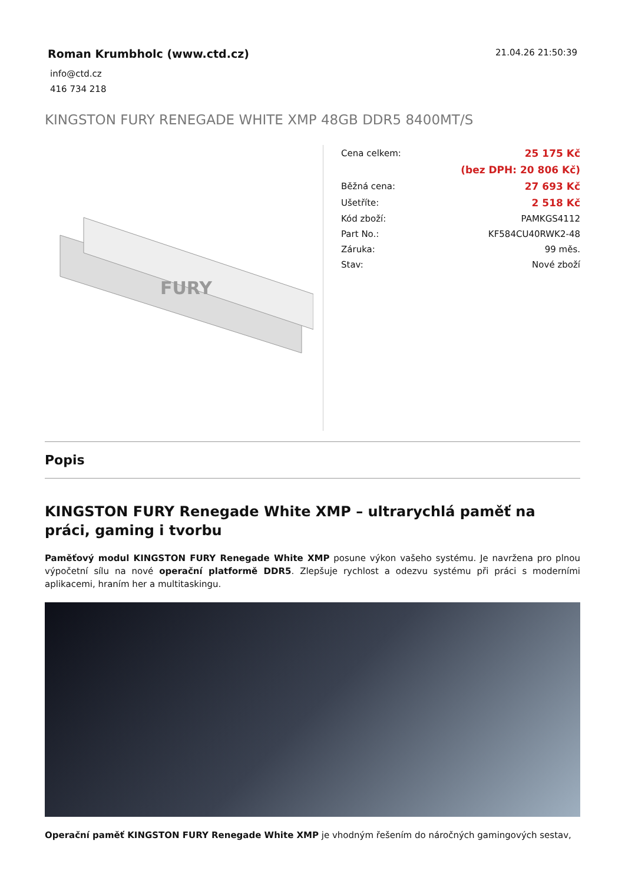Roman Krumbholc (www.ctd.cz)
info@ctd.cz
416 734 218
21.04.26 21:50:39
KINGSTON FURY RENEGADE WHITE XMP 48GB DDR5 8400MT/S
FURY
| Cena celkem: | 25 175 Kč |
| | (bez DPH: 20 806 Kč) |
| Běžná cena: | 27 693 Kč |
| Ušetříte: | 2 518 Kč |
| Kód zboží: | PAMKGS4112 |
| Part No.: | KF584CU40RWK2-48 |
| Záruka: | 99 měs. |
| Stav: | Nové zboží |
Popis
KINGSTON FURY Renegade White XMP – ultrarychlá paměť na práci, gaming i tvorbu
Paměťový modul KINGSTON FURY Renegade White XMP posune výkon vašeho systému. Je navržena pro plnou výpočetní sílu na nové operační platformě DDR5. Zlepšuje rychlost a odezvu systému při práci s moderními aplikacemi, hraním her a multitaskingu.
Operační paměť KINGSTON FURY Renegade White XMP je vhodným řešením do náročných gamingových sestav,